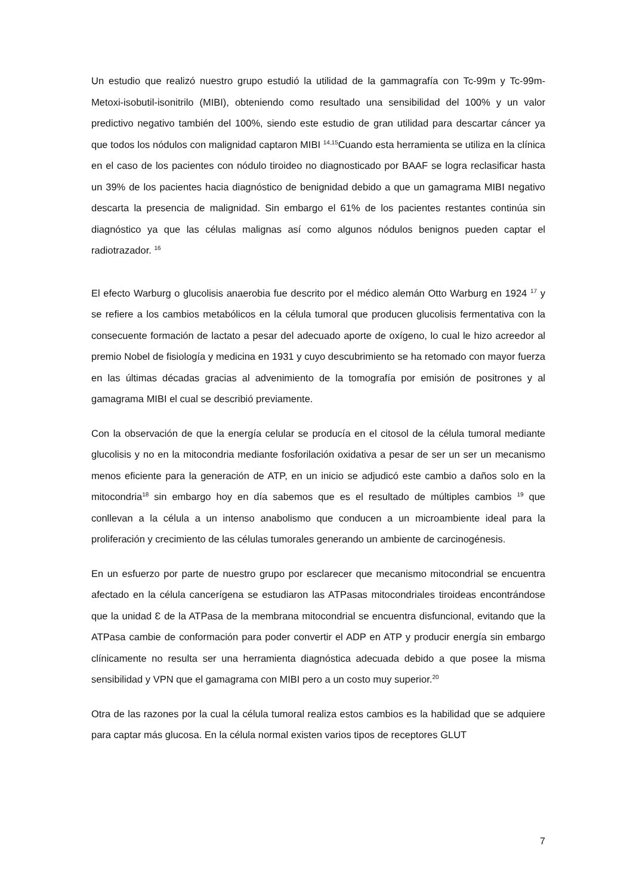Un estudio que realizó nuestro grupo estudió la utilidad de la gammagrafía con Tc-99m y Tc-99m-Metoxi-isobutil-isonitrilo (MIBI), obteniendo como resultado una sensibilidad del 100% y un valor predictivo negativo también del 100%, siendo este estudio de gran utilidad para descartar cáncer ya que todos los nódulos con malignidad captaron MIBI <sup>14,15</sup>Cuando esta herramienta se utiliza en la clínica en el caso de los pacientes con nódulo tiroideo no diagnosticado por BAAF se logra reclasificar hasta un 39% de los pacientes hacia diagnóstico de benignidad debido a que un gamagrama MIBI negativo descarta la presencia de malignidad. Sin embargo el 61% de los pacientes restantes continúa sin diagnóstico ya que las células malignas así como algunos nódulos benignos pueden captar el radiotrazador. <sup>16</sup>
El efecto Warburg o glucolisis anaerobia fue descrito por el médico alemán Otto Warburg en 1924 <sup>17</sup> y se refiere a los cambios metabólicos en la célula tumoral que producen glucolisis fermentativa con la consecuente formación de lactato a pesar del adecuado aporte de oxígeno, lo cual le hizo acreedor al premio Nobel de fisiología y medicina en 1931 y cuyo descubrimiento se ha retomado con mayor fuerza en las últimas décadas gracias al advenimiento de la tomografía por emisión de positrones y al gamagrama MIBI el cual se describió previamente.
Con la observación de que la energía celular se producía en el citosol de la célula tumoral mediante glucolisis y no en la mitocondria mediante fosforilación oxidativa a pesar de ser un ser un mecanismo menos eficiente para la generación de ATP, en un inicio se adjudicó este cambio a daños solo en la mitocondria<sup>18</sup> sin embargo hoy en día sabemos que es el resultado de múltiples cambios <sup>19</sup> que conllevan a la célula a un intenso anabolismo que conducen a un microambiente ideal para la proliferación y crecimiento de las células tumorales generando un ambiente de carcinogénesis.
En un esfuerzo por parte de nuestro grupo por esclarecer que mecanismo mitocondrial se encuentra afectado en la célula cancerígena se estudiaron las ATPasas mitocondriales tiroideas encontrándose que la unidad Ɛ de la ATPasa de la membrana mitocondrial se encuentra disfuncional, evitando que la ATPasa cambie de conformación para poder convertir el ADP en ATP y producir energía sin embargo clínicamente no resulta ser una herramienta diagnóstica adecuada debido a que posee la misma sensibilidad y VPN que el gamagrama con MIBI pero a un costo muy superior.<sup>20</sup>
Otra de las razones por la cual la célula tumoral realiza estos cambios es la habilidad que se adquiere para captar más glucosa. En la célula normal existen varios tipos de receptores GLUT
7